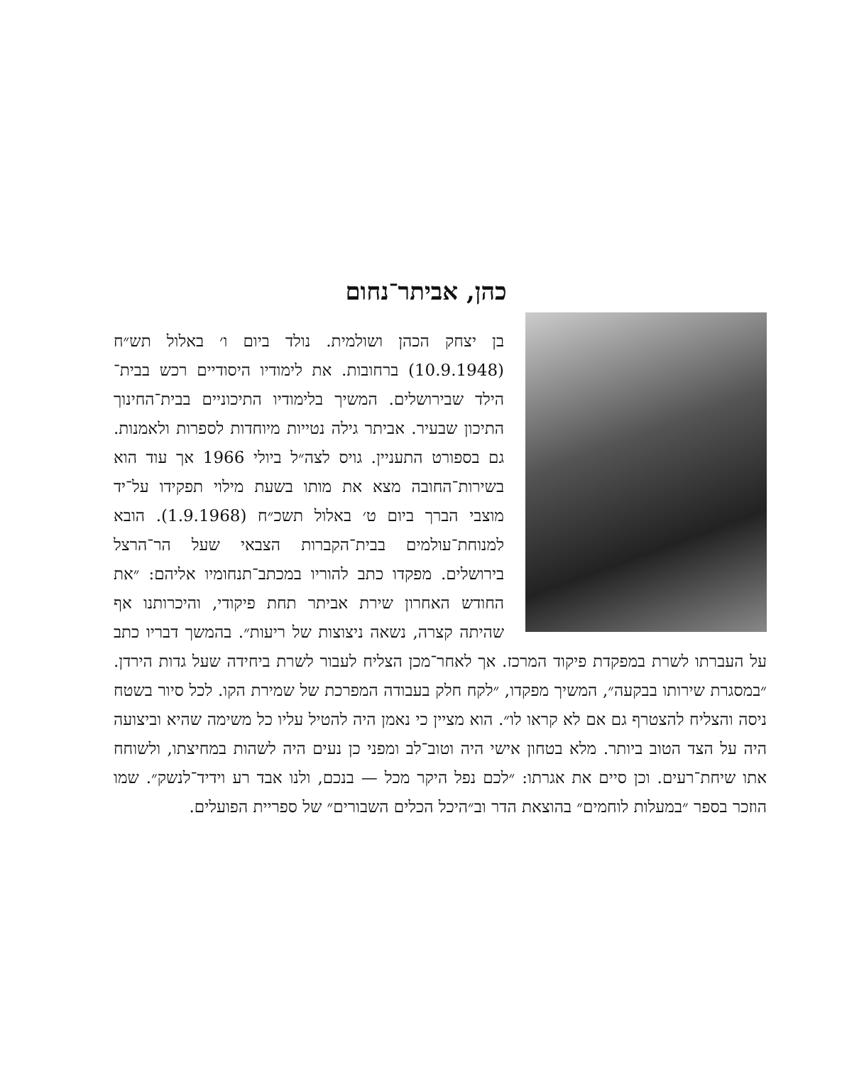כהן, אביתר־נחום
בן יצחק הכהן ושולמית. נולד ביום ו׳ באלול תש״ח (10.9.1948) ברחובות. את לימודיו היסודיים רכש בבית־הילד שבירושלים. המשיך בלימודיו התיכוניים בבית־החינוך התיכון שבעיר. אביתר גילה נטייות מיוחדות לספרות ולאמנות. גם בספורט התעניין. גויס לצה״ל ביולי 1966 אך עוד הוא בשירות־החובה מצא את מותו בשעת מילוי תפקידו על־יד מוצבי הברך ביום ט׳ באלול תשכ״ח (1.9.1968). הובא למנוחת־עולמים בבית־הקברות הצבאי שעל הר־הרצל בירושלים. מפקדו כתב להוריו במכתב־תנחומיו אליהם: ״את החודש האחרון שירת אביתר תחת פיקודי, והיכרותנו אף שהיתה קצרה, נשאה ניצוצות של ריעות״. בהמשך דבריו כתב על העברתו לשרת במפקדת פיקוד המרכז. אך לאחר־מכן הצליח לעבור לשרת ביחידה שעל גדות הירדן. ״במסגרת שירותו בבקעה״, המשיך מפקדו, ״לקח חלק בעבודה המפרכת של שמירת הקו. לכל סיור בשטח ניסה והצליח להצטרף גם אם לא קראו לו״. הוא מציין כי נאמן היה להטיל עליו כל משימה שהיא וביצועה היה על הצד הטוב ביותר. מלא בטחון אישי היה וטוב־לב ומפני כן נעים היה לשהות במחיצתו, ולשוחח אתו שיחת־רעים. וכן סיים את אגרתו: ״לכם נפל היקר מכל — בנכם, ולנו אבד רע וידיד־לנשק״. שמו הוזכר בספר ״במעלות לוחמים״ בהוצאת הדר וב״היכל הכלים השבורים״ של ספריית הפועלים.